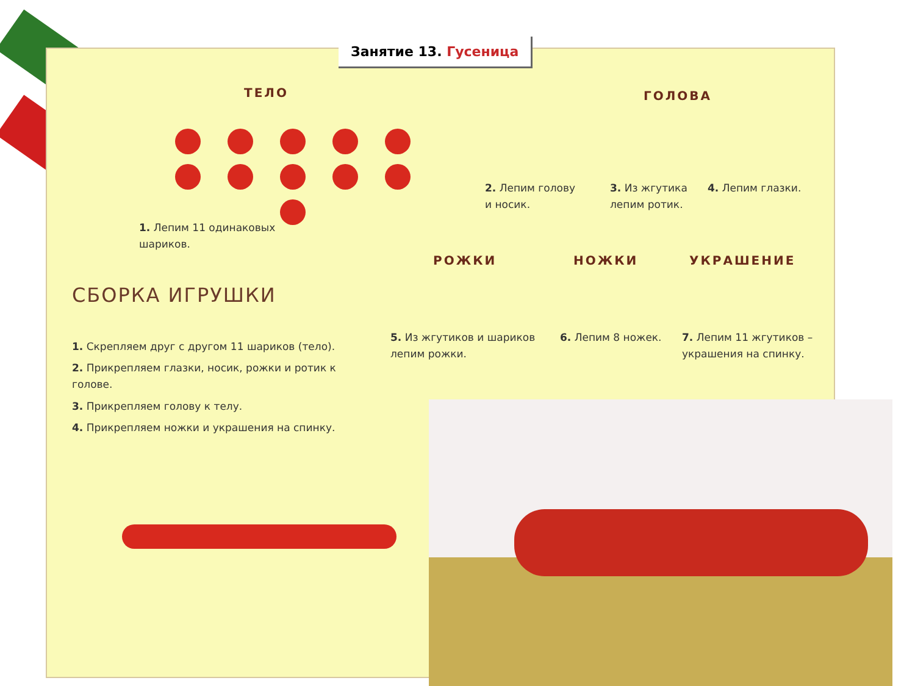Занятие 13. Гусеница
ТЕЛО ГОЛОВА
1. Лепим 11 одинаковых
шариков.
2. Лепим голову
и носик.
3. Из жгутика
лепим ротик.
4. Лепим глазки.
РОЖКИ НОЖКИ УКРАШЕНИЕ
СБОРКА ИГРУШКИ
5. Из жгутиков и шариков
лепим рожки.
6. Лепим 8 ножек.
7. Лепим 11 жгутиков –
украшения на спинку.
1. Скрепляем друг с другом 11 шариков (тело).
2. Прикрепляем глазки, носик, рожки и ротик к голове.
3. Прикрепляем голову к телу.
4. Прикрепляем ножки и украшения на спинку.